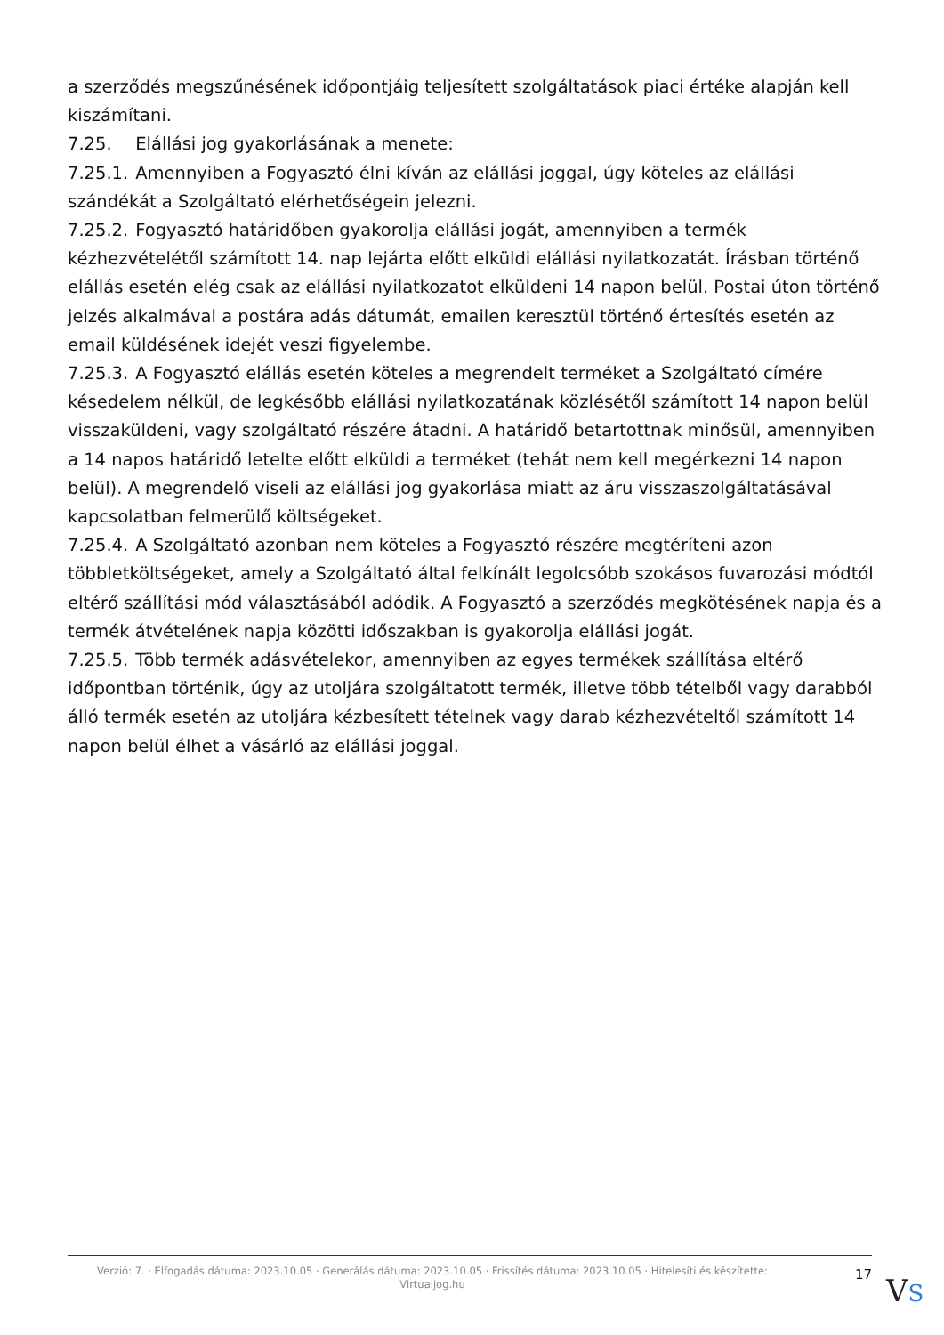a szerződés megszűnésének időpontjáig teljesített szolgáltatások piaci értéke alapján kell kiszámítani.
7.25. Elállási jog gyakorlásának a menete:
7.25.1. Amennyiben a Fogyasztó élni kíván az elállási joggal, úgy köteles az elállási szándékát a Szolgáltató elérhetőségein jelezni.
7.25.2. Fogyasztó határidőben gyakorolja elállási jogát, amennyiben a termék kézhezvételétől számított 14. nap lejárta előtt elküldi elállási nyilatkozatát. Írásban történő elállás esetén elég csak az elállási nyilatkozatot elküldeni 14 napon belül. Postai úton történő jelzés alkalmával a postára adás dátumát, emailen keresztül történő értesítés esetén az email küldésének idejét veszi figyelembe.
7.25.3. A Fogyasztó elállás esetén köteles a megrendelt terméket a Szolgáltató címére késedelem nélkül, de legkésőbb elállási nyilatkozatának közlésétől számított 14 napon belül visszaküldeni, vagy szolgáltató részére átadni. A határidő betartottnak minősül, amennyiben a 14 napos határidő letelte előtt elküldi a terméket (tehát nem kell megérkezni 14 napon belül). A megrendelő viseli az elállási jog gyakorlása miatt az áru visszaszolgáltatásával kapcsolatban felmerülő költségeket.
7.25.4. A Szolgáltató azonban nem köteles a Fogyasztó részére megtéríteni azon többletköltségeket, amely a Szolgáltató által felkínált legolcsóbb szokásos fuvarozási módtól eltérő szállítási mód választásából adódik. A Fogyasztó a szerződés megkötésének napja és a termék átvételének napja közötti időszakban is gyakorolja elállási jogát.
7.25.5. Több termék adásvételekor, amennyiben az egyes termékek szállítása eltérő időpontban történik, úgy az utoljára szolgáltatott termék, illetve több tételből vagy darabból álló termék esetén az utoljára kézbesített tételnek vagy darab kézhezvételtől számított 14 napon belül élhet a vásárló az elállási joggal.
Verzió: 7. · Elfogadás dátuma: 2023.10.05 · Generálás dátuma: 2023.10.05 · Frissítés dátuma: 2023.10.05 · Hitelesíti és készítette: Virtualjog.hu
17
VS